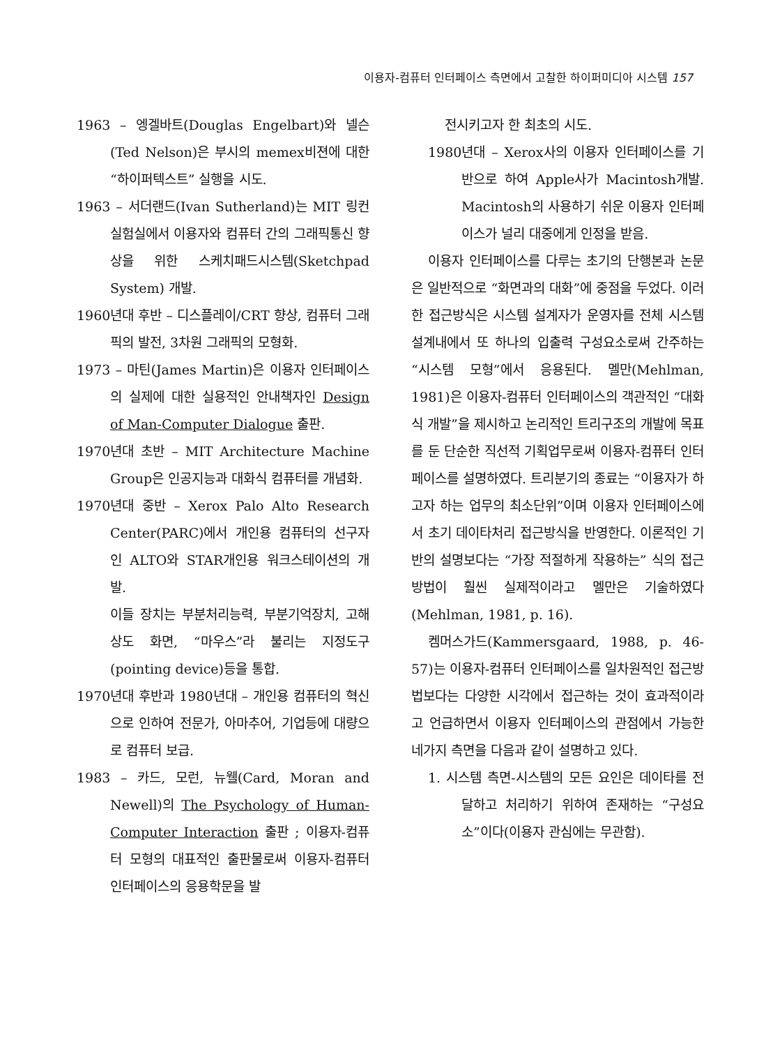이용자-컴퓨터 인터페이스 측면에서 고찰한 하이퍼미디아 시스템 157
1963 – 엥겔바트(Douglas Engelbart)와 넬슨(Ted Nelson)은 부시의 memex비젼에 대한 “하이퍼텍스트” 실행을 시도.
1963 – 서더랜드(Ivan Sutherland)는 MIT 링컨 실험실에서 이용자와 컴퓨터 간의 그래픽통신 향상을 위한 스케치패드시스템(Sketchpad System) 개발.
1960년대 후반 – 디스플레이/CRT 향상, 컴퓨터 그래픽의 발전, 3차원 그래픽의 모형화.
1973 – 마틴(James Martin)은 이용자 인터페이스의 실제에 대한 실용적인 안내책자인 Design of Man-Computer Dialogue 출판.
1970년대 초반 – MIT Architecture Machine Group은 인공지능과 대화식 컴퓨터를 개념화.
1970년대 중반 – Xerox Palo Alto Research Center(PARC)에서 개인용 컴퓨터의 선구자인 ALTO와 STAR개인용 워크스테이션의 개발.
이들 장치는 부분처리능력, 부분기억장치, 고해상도 화면, “마우스”라 불리는 지정도구(pointing device)등을 통합.
1970년대 후반과 1980년대 – 개인용 컴퓨터의 혁신으로 인하여 전문가, 아마추어, 기업등에 대량으로 컴퓨터 보급.
1983 – 카드, 모런, 뉴웰(Card, Moran and Newell)의 The Psychology of Human-Computer Interaction 출판 ; 이용자-컴퓨터 모형의 대표적인 출판물로써 이용자-컴퓨터 인터페이스의 응용학문을 발
전시키고자 한 최초의 시도.
1980년대 – Xerox사의 이용자 인터페이스를 기반으로 하여 Apple사가 Macintosh개발. Macintosh의 사용하기 쉬운 이용자 인터페이스가 널리 대중에게 인정을 받음.
이용자 인터페이스를 다루는 초기의 단행본과 논문은 일반적으로 “화면과의 대화”에 중점을 두었다. 이러한 접근방식은 시스템 설계자가 운영자를 전체 시스템 설계내에서 또 하나의 입출력 구성요소로써 간주하는 “시스템 모형”에서 응용된다. 멜만(Mehlman, 1981)은 이용자-컴퓨터 인터페이스의 객관적인 “대화식 개발”을 제시하고 논리적인 트리구조의 개발에 목표를 둔 단순한 직선적 기획업무로써 이용자-컴퓨터 인터페이스를 설명하였다. 트리분기의 종료는 “이용자가 하고자 하는 업무의 최소단위”이며 이용자 인터페이스에서 초기 데이타처리 접근방식을 반영한다. 이론적인 기반의 설명보다는 “가장 적절하게 작용하는” 식의 접근방법이 훨씬 실제적이라고 멜만은 기술하였다(Mehlman, 1981, p. 16).
켐머스가드(Kammersgaard, 1988, p. 46-57)는 이용자-컴퓨터 인터페이스를 일차원적인 접근방법보다는 다양한 시각에서 접근하는 것이 효과적이라고 언급하면서 이용자 인터페이스의 관점에서 가능한 네가지 측면을 다음과 같이 설명하고 있다.
1. 시스템 측면-시스템의 모든 요인은 데이타를 전달하고 처리하기 위하여 존재하는 “구성요소”이다(이용자 관심에는 무관함).